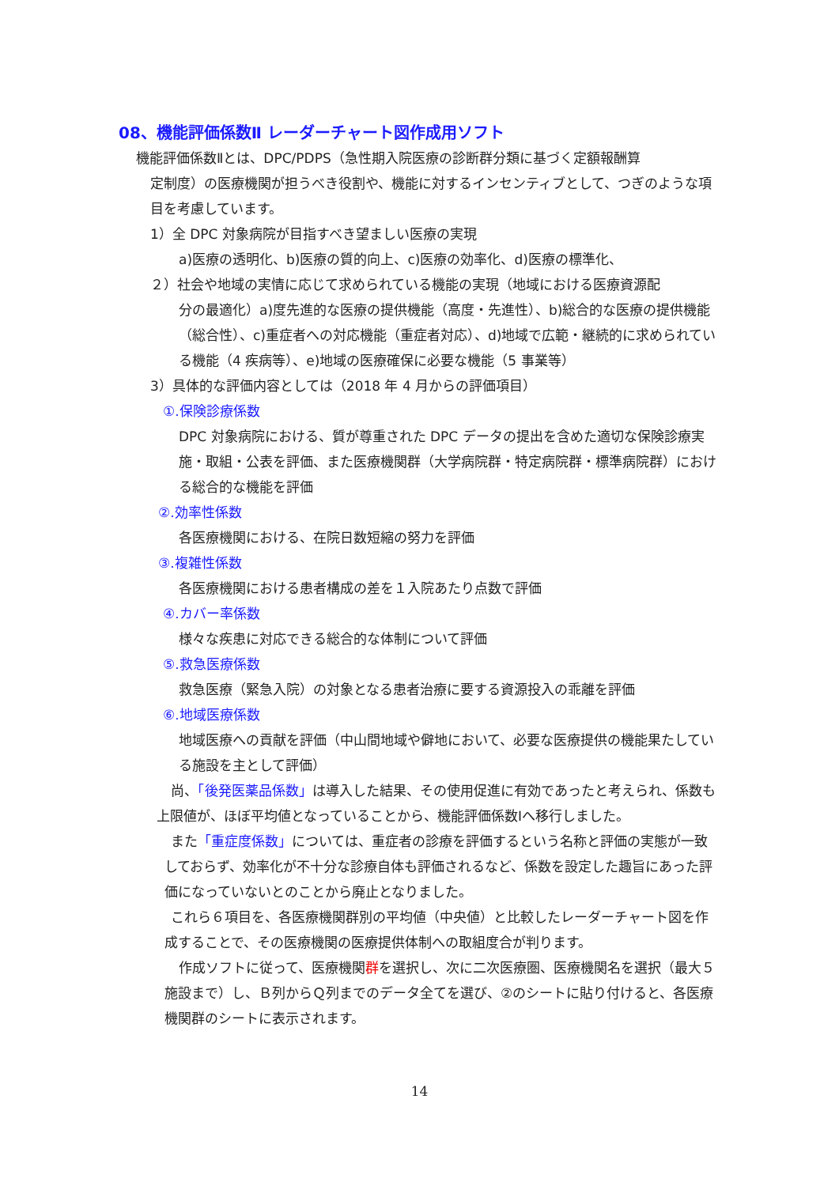08、機能評価係数Ⅱ レーダーチャート図作成用ソフト
機能評価係数Ⅱとは、DPC/PDPS（急性期入院医療の診断群分類に基づく定額報酬算
定制度）の医療機関が担うべき役割や、機能に対するインセンティブとして、つぎのような項目を考慮しています。
1）全 DPC 対象病院が目指すべき望ましい医療の実現
a)医療の透明化、b)医療の質的向上、c)医療の効率化、d)医療の標準化、
２）社会や地域の実情に応じて求められている機能の実現（地域における医療資源配
分の最適化）a)度先進的な医療の提供機能（高度・先進性）、b)総合的な医療の提供機能（総合性）、c)重症者への対応機能（重症者対応）、d)地域で広範・継続的に求められている機能（4 疾病等）、e)地域の医療確保に必要な機能（5 事業等）
3）具体的な評価内容としては（2018 年 4 月からの評価項目）
①.保険診療係数
DPC 対象病院における、質が尊重された DPC データの提出を含めた適切な保険診療実施・取組・公表を評価、また医療機関群（大学病院群・特定病院群・標準病院群）における総合的な機能を評価
②.効率性係数
各医療機関における、在院日数短縮の努力を評価
③.複雑性係数
各医療機関における患者構成の差を１入院あたり点数で評価
④.カバー率係数
様々な疾患に対応できる総合的な体制について評価
⑤.救急医療係数
救急医療（緊急入院）の対象となる患者治療に要する資源投入の乖離を評価
⑥.地域医療係数
地域医療への貢献を評価（中山間地域や僻地において、必要な医療提供の機能果たしている施設を主として評価）
尚、「後発医薬品係数」は導入した結果、その使用促進に有効であったと考えられ、係数も上限値が、ほぼ平均値となっていることから、機能評価係数Ⅰへ移行しました。
また「重症度係数」については、重症者の診療を評価するという名称と評価の実態が一致しておらず、効率化が不十分な診療自体も評価されるなど、係数を設定した趣旨にあった評価になっていないとのことから廃止となりました。
これら６項目を、各医療機関群別の平均値（中央値）と比較したレーダーチャート図を作成することで、その医療機関の医療提供体制への取組度合が判ります。
作成ソフトに従って、医療機関群を選択し、次に二次医療圏、医療機関名を選択（最大５施設まで）し、Ｂ列からＱ列までのデータ全てを選び、②のシートに貼り付けると、各医療機関群のシートに表示されます。
14